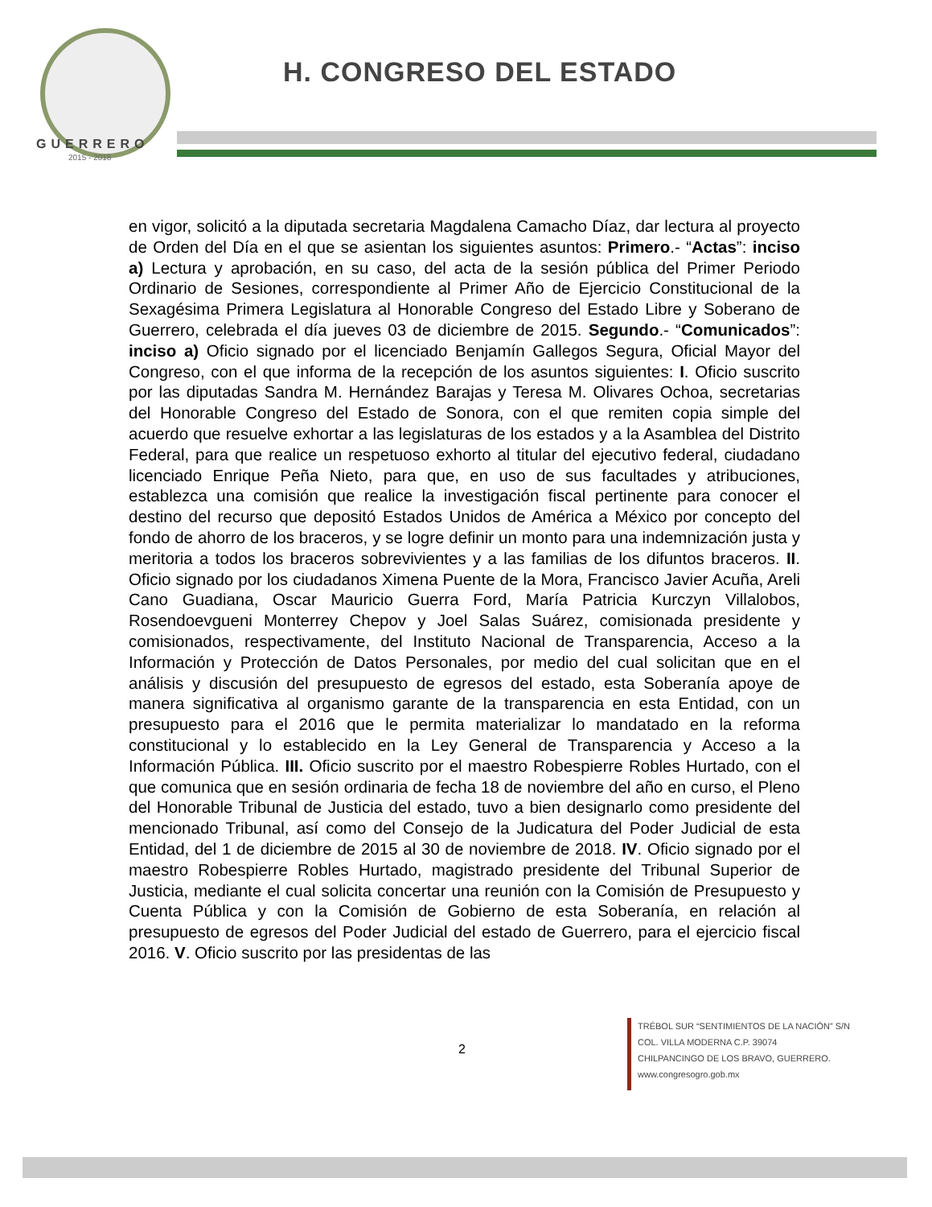GUERRERO
2015 - 2018
H. CONGRESO DEL ESTADO
en vigor, solicitó a la diputada secretaria Magdalena Camacho Díaz, dar lectura al proyecto de Orden del Día en el que se asientan los siguientes asuntos: Primero.- “Actas”: inciso a) Lectura y aprobación, en su caso, del acta de la sesión pública del Primer Periodo Ordinario de Sesiones, correspondiente al Primer Año de Ejercicio Constitucional de la Sexagésima Primera Legislatura al Honorable Congreso del Estado Libre y Soberano de Guerrero, celebrada el día jueves 03 de diciembre de 2015. Segundo.- “Comunicados”: inciso a) Oficio signado por el licenciado Benjamín Gallegos Segura, Oficial Mayor del Congreso, con el que informa de la recepción de los asuntos siguientes: I. Oficio suscrito por las diputadas Sandra M. Hernández Barajas y Teresa M. Olivares Ochoa, secretarias del Honorable Congreso del Estado de Sonora, con el que remiten copia simple del acuerdo que resuelve exhortar a las legislaturas de los estados y a la Asamblea del Distrito Federal, para que realice un respetuoso exhorto al titular del ejecutivo federal, ciudadano licenciado Enrique Peña Nieto, para que, en uso de sus facultades y atribuciones, establezca una comisión que realice la investigación fiscal pertinente para conocer el destino del recurso que depositó Estados Unidos de América a México por concepto del fondo de ahorro de los braceros, y se logre definir un monto para una indemnización justa y meritoria a todos los braceros sobrevivientes y a las familias de los difuntos braceros. II. Oficio signado por los ciudadanos Ximena Puente de la Mora, Francisco Javier Acuña, Areli Cano Guadiana, Oscar Mauricio Guerra Ford, María Patricia Kurczyn Villalobos, Rosendoevgueni Monterrey Chepov y Joel Salas Suárez, comisionada presidente y comisionados, respectivamente, del Instituto Nacional de Transparencia, Acceso a la Información y Protección de Datos Personales, por medio del cual solicitan que en el análisis y discusión del presupuesto de egresos del estado, esta Soberanía apoye de manera significativa al organismo garante de la transparencia en esta Entidad, con un presupuesto para el 2016 que le permita materializar lo mandatado en la reforma constitucional y lo establecido en la Ley General de Transparencia y Acceso a la Información Pública. III. Oficio suscrito por el maestro Robespierre Robles Hurtado, con el que comunica que en sesión ordinaria de fecha 18 de noviembre del año en curso, el Pleno del Honorable Tribunal de Justicia del estado, tuvo a bien designarlo como presidente del mencionado Tribunal, así como del Consejo de la Judicatura del Poder Judicial de esta Entidad, del 1 de diciembre de 2015 al 30 de noviembre de 2018. IV. Oficio signado por el maestro Robespierre Robles Hurtado, magistrado presidente del Tribunal Superior de Justicia, mediante el cual solicita concertar una reunión con la Comisión de Presupuesto y Cuenta Pública y con la Comisión de Gobierno de esta Soberanía, en relación al presupuesto de egresos del Poder Judicial del estado de Guerrero, para el ejercicio fiscal 2016. V. Oficio suscrito por las presidentas de las
2
TRÉBOL SUR “SENTIMIENTOS DE LA NACIÓN” S/N
COL. VILLA MODERNA C.P. 39074
CHILPANCINGO DE LOS BRAVO, GUERRERO.
www.congresogro.gob.mx